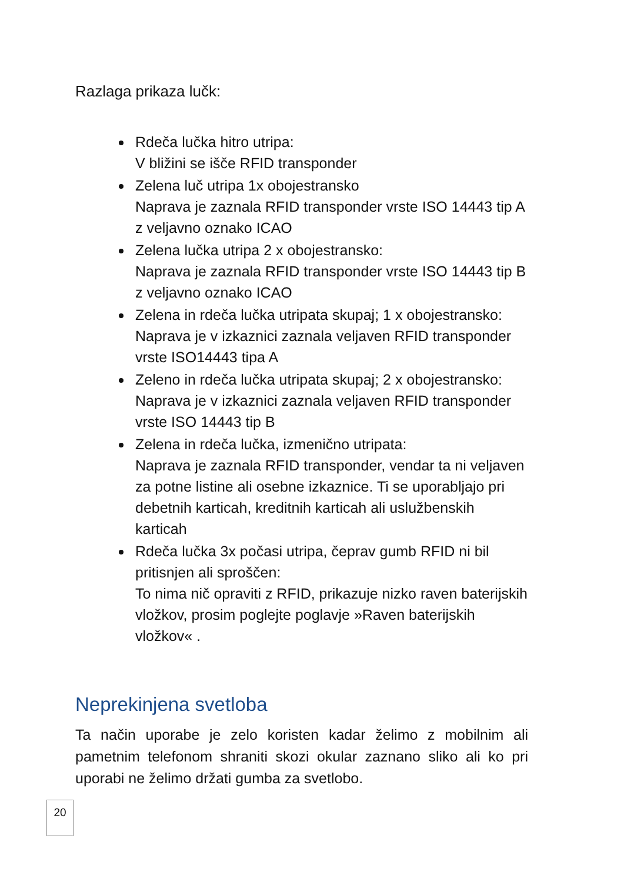Razlaga prikaza lučk:
Rdeča lučka hitro utripa:
V bližini se išče RFID transponder
Zelena luč utripa 1x obojestransko
Naprava je zaznala RFID transponder vrste ISO 14443 tip A z veljavno oznako ICAO
Zelena lučka utripa 2 x obojestransko:
Naprava je zaznala RFID transponder vrste ISO 14443 tip B z veljavno oznako ICAO
Zelena in rdeča lučka utripata skupaj; 1 x obojestransko:
Naprava je v izkaznici zaznala veljaven RFID transponder vrste ISO14443 tipa A
Zeleno in rdeča lučka utripata skupaj; 2 x obojestransko:
Naprava je v izkaznici zaznala veljaven RFID transponder vrste ISO 14443 tip B
Zelena in rdeča lučka, izmenično utripata:
Naprava je zaznala RFID transponder, vendar ta ni veljaven za potne listine ali osebne izkaznice. Ti se uporabljajo pri debetnih karticah, kreditnih karticah ali uslužbenskih karticah
Rdeča lučka 3x počasi utripa, čeprav gumb RFID ni bil pritisnjen ali sproščen:
To nima nič opraviti z RFID, prikazuje nizko raven baterijskih vložkov, prosim poglejte poglavje »Raven baterijskih vložkov« .
Neprekinjena svetloba
Ta način uporabe je zelo koristen kadar želimo z mobilnim ali pametnim telefonom shraniti skozi okular zaznano sliko ali ko pri uporabi ne želimo držati gumba za svetlobo.
20